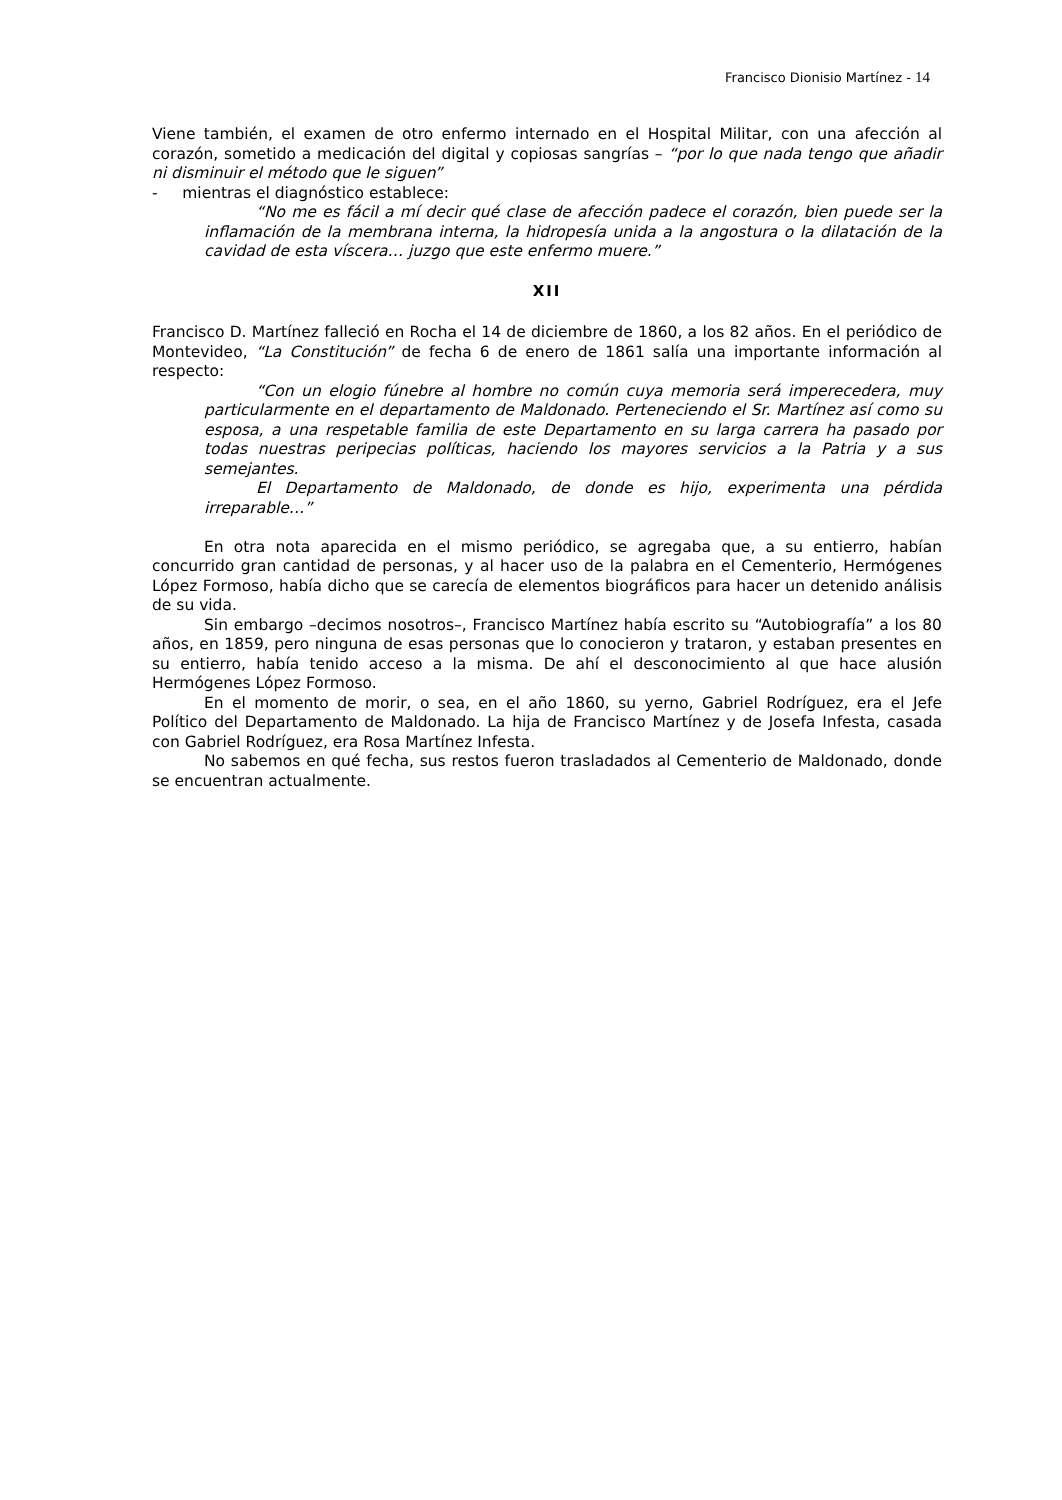Francisco Dionisio Martínez - 14
Viene también, el examen de otro enfermo internado en el Hospital Militar, con una afección al corazón, sometido a medicación del digital y copiosas sangrías – “por lo que nada tengo que añadir ni disminuir el método que le siguen”
- mientras el diagnóstico establece:
“No me es fácil a mí decir qué clase de afección padece el corazón, bien puede ser la inflamación de la membrana interna, la hidropesía unida a la angostura o la dilatación de la cavidad de esta víscera… juzgo que este enfermo muere.”
XII
Francisco D. Martínez falleció en Rocha el 14 de diciembre de 1860, a los 82 años. En el periódico de Montevideo, “La Constitución” de fecha 6 de enero de 1861 salía una importante información al respecto:
“Con un elogio fúnebre al hombre no común cuya memoria será imperecedera, muy particularmente en el departamento de Maldonado. Perteneciendo el Sr. Martínez así como su esposa, a una respetable familia de este Departamento en su larga carrera ha pasado por todas nuestras peripecias políticas, haciendo los mayores servicios a la Patria y a sus semejantes.
El Departamento de Maldonado, de donde es hijo, experimenta una pérdida irreparable…”
En otra nota aparecida en el mismo periódico, se agregaba que, a su entierro, habían concurrido gran cantidad de personas, y al hacer uso de la palabra en el Cementerio, Hermógenes López Formoso, había dicho que se carecía de elementos biográficos para hacer un detenido análisis de su vida.
Sin embargo –decimos nosotros–, Francisco Martínez había escrito su “Autobiografía” a los 80 años, en 1859, pero ninguna de esas personas que lo conocieron y trataron, y estaban presentes en su entierro, había tenido acceso a la misma. De ahí el desconocimiento al que hace alusión Hermógenes López Formoso.
En el momento de morir, o sea, en el año 1860, su yerno, Gabriel Rodríguez, era el Jefe Político del Departamento de Maldonado. La hija de Francisco Martínez y de Josefa Infesta, casada con Gabriel Rodríguez, era Rosa Martínez Infesta.
No sabemos en qué fecha, sus restos fueron trasladados al Cementerio de Maldonado, donde se encuentran actualmente.